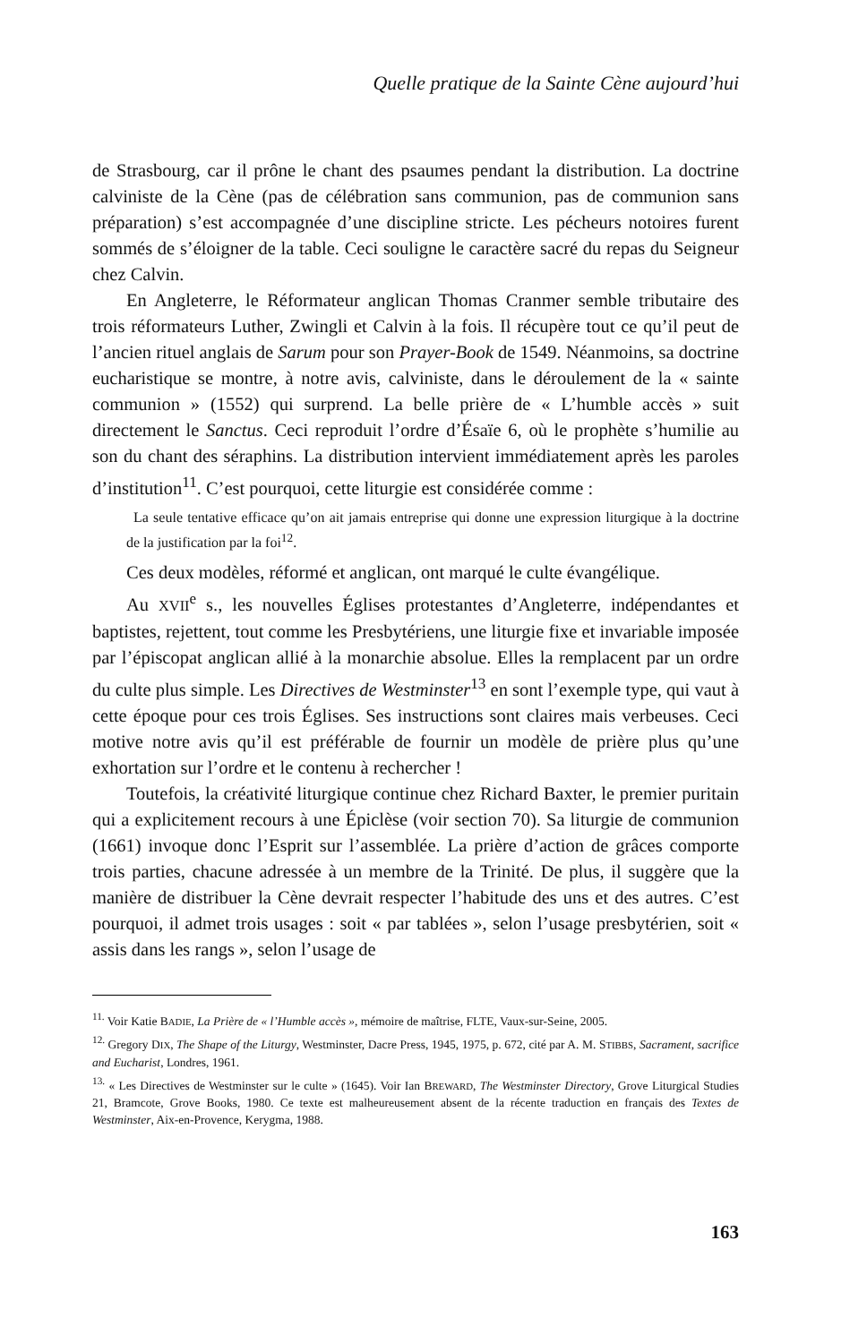Quelle pratique de la Sainte Cène aujourd’hui
de Strasbourg, car il prône le chant des psaumes pendant la distribution. La doctrine calviniste de la Cène (pas de célébration sans communion, pas de communion sans préparation) s’est accompagnée d’une discipline stricte. Les pécheurs notoires furent sommés de s’éloigner de la table. Ceci souligne le caractère sacré du repas du Seigneur chez Calvin.
En Angleterre, le Réformateur anglican Thomas Cranmer semble tributaire des trois réformateurs Luther, Zwingli et Calvin à la fois. Il récupère tout ce qu’il peut de l’ancien rituel anglais de Sarum pour son Prayer-Book de 1549. Néanmoins, sa doctrine eucharistique se montre, à notre avis, calviniste, dans le déroulement de la « sainte communion » (1552) qui surprend. La belle prière de « L’humble accès » suit directement le Sanctus. Ceci reproduit l’ordre d’Ésaïe 6, où le prophète s’humilie au son du chant des séraphins. La distribution intervient immédiatement après les paroles d’institution<sup>11</sup>. C’est pourquoi, cette liturgie est considérée comme :
La seule tentative efficace qu’on ait jamais entreprise qui donne une expression liturgique à la doctrine de la justification par la foi<sup>12</sup>.
Ces deux modèles, réformé et anglican, ont marqué le culte évangélique.
Au XVII<sup>e</sup> s., les nouvelles Églises protestantes d’Angleterre, indépendantes et baptistes, rejettent, tout comme les Presbytériens, une liturgie fixe et invariable imposée par l’épiscopat anglican allié à la monarchie absolue. Elles la remplacent par un ordre du culte plus simple. Les Directives de Westminster<sup>13</sup> en sont l’exemple type, qui vaut à cette époque pour ces trois Églises. Ses instructions sont claires mais verbeuses. Ceci motive notre avis qu’il est préférable de fournir un modèle de prière plus qu’une exhortation sur l’ordre et le contenu à rechercher !
Toutefois, la créativité liturgique continue chez Richard Baxter, le premier puritain qui a explicitement recours à une Épiclèse (voir section 70). Sa liturgie de communion (1661) invoque donc l’Esprit sur l’assemblée. La prière d’action de grâces comporte trois parties, chacune adressée à un membre de la Trinité. De plus, il suggère que la manière de distribuer la Cène devrait respecter l’habitude des uns et des autres. C’est pourquoi, il admet trois usages : soit « par tablées », selon l’usage presbytérien, soit « assis dans les rangs », selon l’usage de
<sup>11.</sup> Voir Katie BADIE, La Prière de « l’Humble accès », mémoire de maîtrise, FLTE, Vaux-sur-Seine, 2005.
<sup>12.</sup> Gregory DIX, The Shape of the Liturgy, Westminster, Dacre Press, 1945, 1975, p. 672, cité par A. M. STIBBS, Sacrament, sacrifice and Eucharist, Londres, 1961.
<sup>13.</sup> « Les Directives de Westminster sur le culte » (1645). Voir Ian BREWARD, The Westminster Directory, Grove Liturgical Studies 21, Bramcote, Grove Books, 1980. Ce texte est malheureusement absent de la récente traduction en français des Textes de Westminster, Aix-en-Provence, Kerygma, 1988.
163